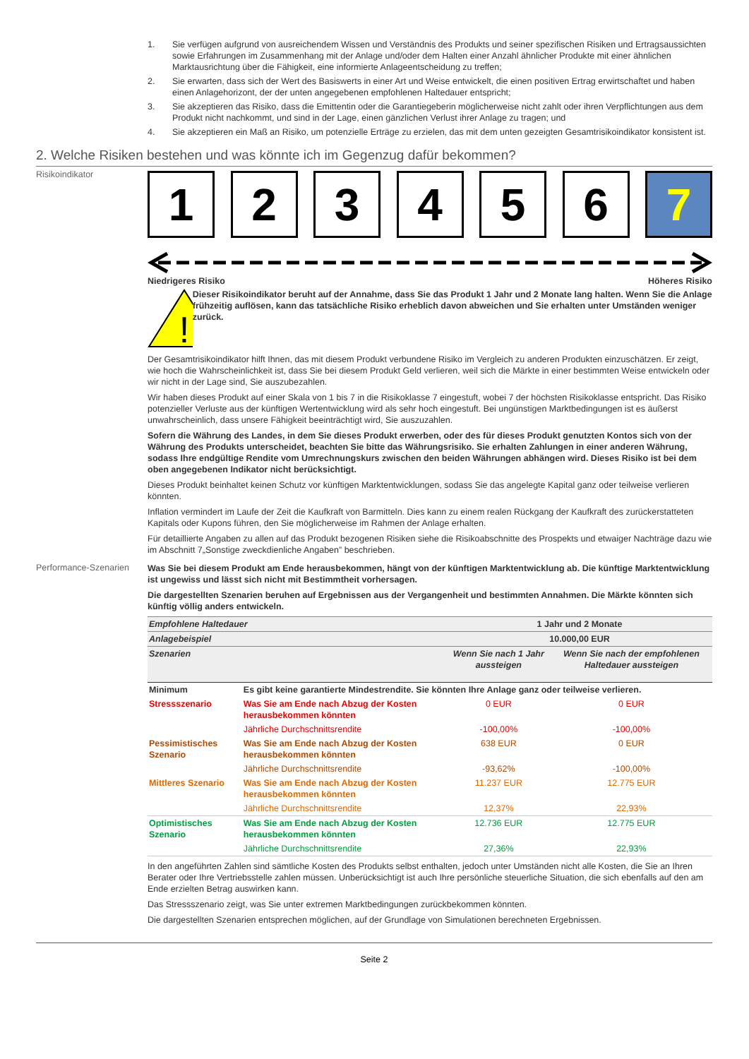1. Sie verfügen aufgrund von ausreichendem Wissen und Verständnis des Produkts und seiner spezifischen Risiken und Ertragsaussichten sowie Erfahrungen im Zusammenhang mit der Anlage und/oder dem Halten einer Anzahl ähnlicher Produkte mit einer ähnlichen Marktausrichtung über die Fähigkeit, eine informierte Anlageentscheidung zu treffen;
2. Sie erwarten, dass sich der Wert des Basiswerts in einer Art und Weise entwickelt, die einen positiven Ertrag erwirtschaftet und haben einen Anlagehorizont, der der unten angegebenen empfohlenen Haltedauer entspricht;
3. Sie akzeptieren das Risiko, dass die Emittentin oder die Garantiegeberin möglicherweise nicht zahlt oder ihren Verpflichtungen aus dem Produkt nicht nachkommt, und sind in der Lage, einen gänzlichen Verlust ihrer Anlage zu tragen; und
4. Sie akzeptieren ein Maß an Risiko, um potenzielle Erträge zu erzielen, das mit dem unten gezeigten Gesamtrisikoindikator konsistent ist.
2. Welche Risiken bestehen und was könnte ich im Gegenzug dafür bekommen?
Risikoindikator
1 2 3 4 5 6 7
Niedrigeres Risiko Höheres Risiko
!
Dieser Risikoindikator beruht auf der Annahme, dass Sie das Produkt 1 Jahr und 2 Monate lang halten. Wenn Sie die Anlage frühzeitig auflösen, kann das tatsächliche Risiko erheblich davon abweichen und Sie erhalten unter Umständen weniger zurück.
Der Gesamtrisikoindikator hilft Ihnen, das mit diesem Produkt verbundene Risiko im Vergleich zu anderen Produkten einzuschätzen. Er zeigt, wie hoch die Wahrscheinlichkeit ist, dass Sie bei diesem Produkt Geld verlieren, weil sich die Märkte in einer bestimmten Weise entwickeln oder wir nicht in der Lage sind, Sie auszubezahlen.
Wir haben dieses Produkt auf einer Skala von 1 bis 7 in die Risikoklasse 7 eingestuft, wobei 7 der höchsten Risikoklasse entspricht. Das Risiko potenzieller Verluste aus der künftigen Wertentwicklung wird als sehr hoch eingestuft. Bei ungünstigen Marktbedingungen ist es äußerst unwahrscheinlich, dass unsere Fähigkeit beeinträchtigt wird, Sie auszuzahlen.
Sofern die Währung des Landes, in dem Sie dieses Produkt erwerben, oder des für dieses Produkt genutzten Kontos sich von der Währung des Produkts unterscheidet, beachten Sie bitte das Währungsrisiko. Sie erhalten Zahlungen in einer anderen Währung, sodass Ihre endgültige Rendite vom Umrechnungskurs zwischen den beiden Währungen abhängen wird. Dieses Risiko ist bei dem oben angegebenen Indikator nicht berücksichtigt.
Dieses Produkt beinhaltet keinen Schutz vor künftigen Marktentwicklungen, sodass Sie das angelegte Kapital ganz oder teilweise verlieren könnten.
Inflation vermindert im Laufe der Zeit die Kaufkraft von Barmitteln. Dies kann zu einem realen Rückgang der Kaufkraft des zurückerstatteten Kapitals oder Kupons führen, den Sie möglicherweise im Rahmen der Anlage erhalten.
Für detaillierte Angaben zu allen auf das Produkt bezogenen Risiken siehe die Risikoabschnitte des Prospekts und etwaiger Nachträge dazu wie im Abschnitt 7„Sonstige zweckdienliche Angaben” beschrieben.
Performance-Szenarien
Was Sie bei diesem Produkt am Ende herausbekommen, hängt von der künftigen Marktentwicklung ab. Die künftige Marktentwicklung ist ungewiss und lässt sich nicht mit Bestimmtheit vorhersagen.
Die dargestellten Szenarien beruhen auf Ergebnissen aus der Vergangenheit und bestimmten Annahmen. Die Märkte könnten sich künftig völlig anders entwickeln.
| Empfohlene Haltedauer | | 1 Jahr und 2 Monate | |
| Anlagebeispiel | | 10.000,00 EUR | |
| Szenarien | | Wenn Sie nach 1 Jahr aussteigen | Wenn Sie nach der empfohlenen Haltedauer aussteigen |
| Minimum | Es gibt keine garantierte Mindestrendite. Sie könnten Ihre Anlage ganz oder teilweise verlieren. | | |
| Stressszenario | Was Sie am Ende nach Abzug der Kosten herausbekommen könnten | 0 EUR | 0 EUR |
| | Jährliche Durchschnittsrendite | -100,00% | -100,00% |
| Pessimistisches Szenario | Was Sie am Ende nach Abzug der Kosten herausbekommen könnten | 638 EUR | 0 EUR |
| | Jährliche Durchschnittsrendite | -93,62% | -100,00% |
| Mittleres Szenario | Was Sie am Ende nach Abzug der Kosten herausbekommen könnten | 11.237 EUR | 12.775 EUR |
| | Jährliche Durchschnittsrendite | 12,37% | 22,93% |
| Optimistisches Szenario | Was Sie am Ende nach Abzug der Kosten herausbekommen könnten | 12.736 EUR | 12.775 EUR |
| | Jährliche Durchschnittsrendite | 27,36% | 22,93% |
In den angeführten Zahlen sind sämtliche Kosten des Produkts selbst enthalten, jedoch unter Umständen nicht alle Kosten, die Sie an Ihren Berater oder Ihre Vertriebsstelle zahlen müssen. Unberücksichtigt ist auch Ihre persönliche steuerliche Situation, die sich ebenfalls auf den am Ende erzielten Betrag auswirken kann.
Das Stressszenario zeigt, was Sie unter extremen Marktbedingungen zurückbekommen könnten.
Die dargestellten Szenarien entsprechen möglichen, auf der Grundlage von Simulationen berechneten Ergebnissen.
Seite 2